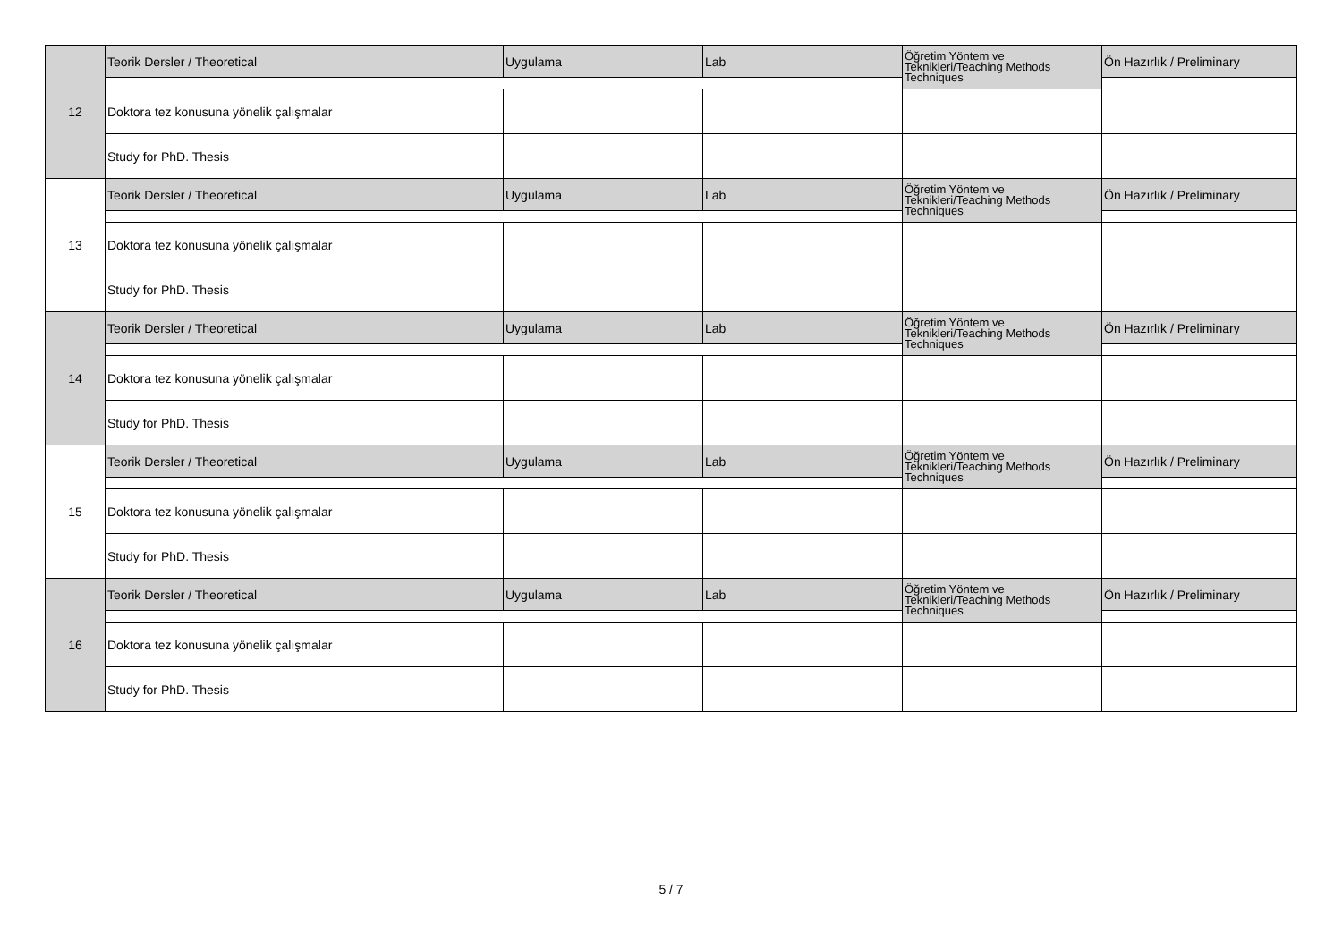| 12 | Teorik Dersler / Theoretical | Uygulama | Lab | Öğretim Yöntem ve Teknikleri/Teaching Methods Techniques | Ön Hazırlık / Preliminary |
| | Doktora tez konusuna yönelik çalışmalar | | | | |
| | Study for PhD. Thesis | | | | |
| 13 | Teorik Dersler / Theoretical | Uygulama | Lab | Öğretim Yöntem ve Teknikleri/Teaching Methods Techniques | Ön Hazırlık / Preliminary |
| | Doktora tez konusuna yönelik çalışmalar | | | | |
| | Study for PhD. Thesis | | | | |
| 14 | Teorik Dersler / Theoretical | Uygulama | Lab | Öğretim Yöntem ve Teknikleri/Teaching Methods Techniques | Ön Hazırlık / Preliminary |
| | Doktora tez konusuna yönelik çalışmalar | | | | |
| | Study for PhD. Thesis | | | | |
| 15 | Teorik Dersler / Theoretical | Uygulama | Lab | Öğretim Yöntem ve Teknikleri/Teaching Methods Techniques | Ön Hazırlık / Preliminary |
| | Doktora tez konusuna yönelik çalışmalar | | | | |
| | Study for PhD. Thesis | | | | |
| 16 | Teorik Dersler / Theoretical | Uygulama | Lab | Öğretim Yöntem ve Teknikleri/Teaching Methods Techniques | Ön Hazırlık / Preliminary |
| | Doktora tez konusuna yönelik çalışmalar | | | | |
| | Study for PhD. Thesis | | | | |
5 / 7